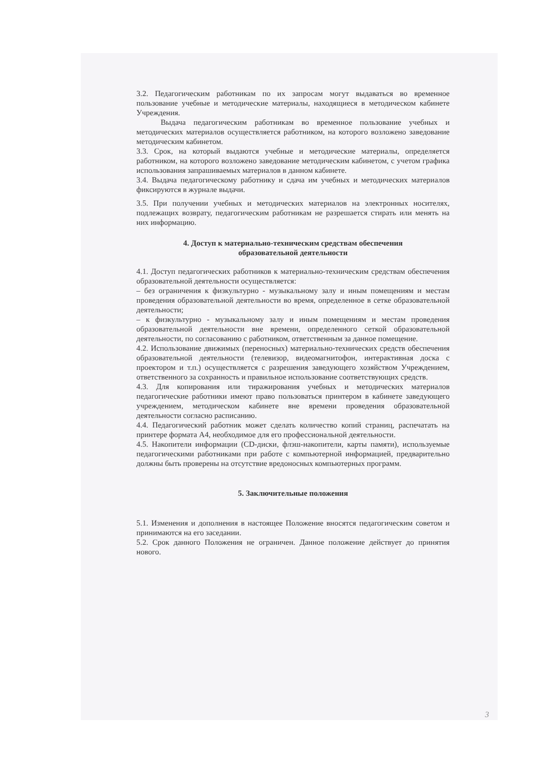3.2. Педагогическим работникам по их запросам могут выдаваться во временное пользование учебные и методические материалы, находящиеся в методическом кабинете Учреждения.
Выдача педагогическим работникам во временное пользование учебных и методических материалов осуществляется работником, на которого возложено заведование методическим кабинетом.
3.3. Срок, на который выдаются учебные и методические материалы, определяется работником, на которого возложено заведование методическим кабинетом, с учетом графика использования запрашиваемых материалов в данном кабинете.
3.4. Выдача педагогическому работнику и сдача им учебных и методических материалов фиксируются в журнале выдачи.
3.5. При получении учебных и методических материалов на электронных носителях, подлежащих возврату, педагогическим работникам не разрешается стирать или менять на них информацию.
4. Доступ к материально-техническим средствам обеспечения
образовательной деятельности
4.1. Доступ педагогических работников к материально-техническим средствам обеспечения образовательной деятельности осуществляется:
– без ограничения к физкультурно - музыкальному залу и иным помещениям и местам проведения образовательной деятельности во время, определенное в сетке образовательной деятельности;
– к физкультурно - музыкальному залу и иным помещениям и местам проведения образовательной деятельности вне времени, определенного сеткой образовательной деятельности, по согласованию с работником, ответственным за данное помещение.
4.2. Использование движимых (переносных) материально-технических средств обеспечения образовательной деятельности (телевизор, видеомагнитофон, интерактивная доска с проектором и т.п.) осуществляется с разрешения заведующего хозяйством Учреждением, ответственного за сохранность и правильное использование соответствующих средств.
4.3. Для копирования или тиражирования учебных и методических материалов педагогические работники имеют право пользоваться принтером в кабинете заведующего учреждением, методическом кабинете вне времени проведения образовательной деятельности согласно расписанию.
4.4. Педагогический работник может сделать количество копий страниц, распечатать на принтере формата А4, необходимое для его профессиональной деятельности.
4.5. Накопители информации (CD-диски, флэш-накопители, карты памяти), используемые педагогическими работниками при работе с компьютерной информацией, предварительно должны быть проверены на отсутствие вредоносных компьютерных программ.
5. Заключительные положения
5.1. Изменения и дополнения в настоящее Положение вносятся педагогическим советом и принимаются на его заседании.
5.2. Срок данного Положения не ограничен. Данное положение действует до принятия нового.
3